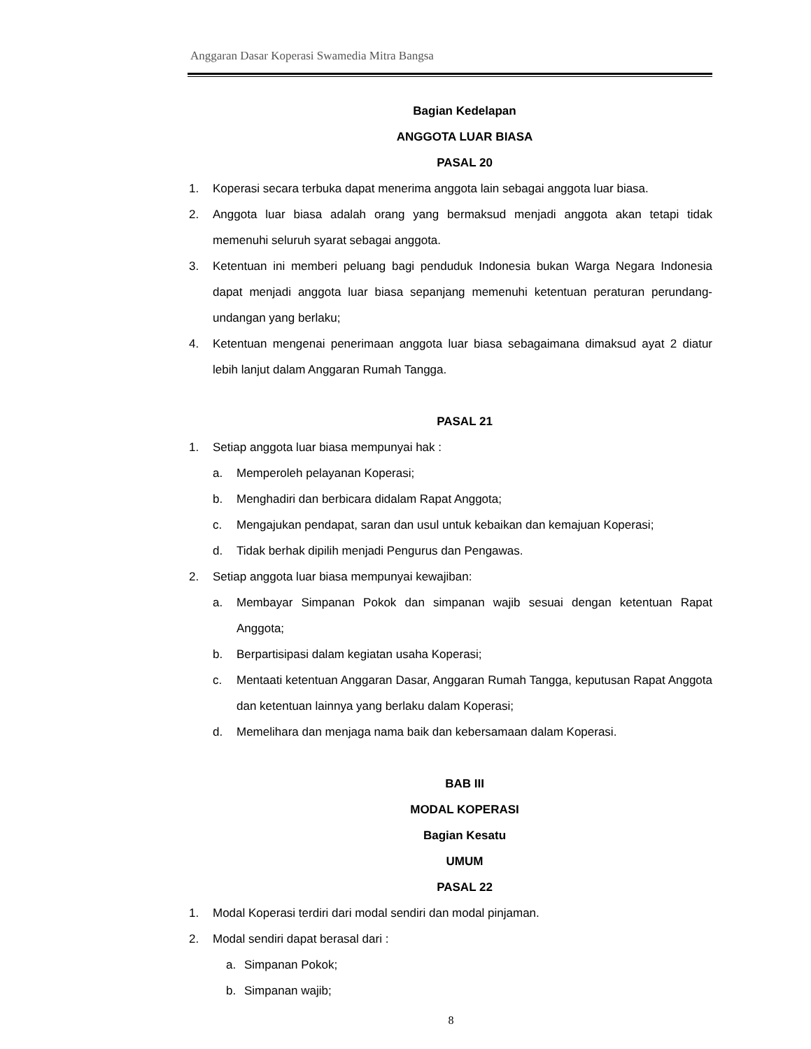Anggaran Dasar Koperasi Swamedia Mitra Bangsa
Bagian Kedelapan
ANGGOTA LUAR BIASA
PASAL 20
1. Koperasi secara terbuka dapat menerima anggota lain sebagai anggota luar biasa.
2. Anggota luar biasa adalah orang yang bermaksud menjadi anggota akan tetapi tidak memenuhi seluruh syarat sebagai anggota.
3. Ketentuan ini memberi peluang bagi penduduk Indonesia bukan Warga Negara Indonesia dapat menjadi anggota luar biasa sepanjang memenuhi ketentuan peraturan perundang-undangan yang berlaku;
4. Ketentuan mengenai penerimaan anggota luar biasa sebagaimana dimaksud ayat 2 diatur lebih lanjut dalam Anggaran Rumah Tangga.
PASAL 21
1. Setiap anggota luar biasa mempunyai hak :
a. Memperoleh pelayanan Koperasi;
b. Menghadiri dan berbicara didalam Rapat Anggota;
c. Mengajukan pendapat, saran dan usul untuk kebaikan dan kemajuan Koperasi;
d. Tidak berhak dipilih menjadi Pengurus dan Pengawas.
2. Setiap anggota luar biasa mempunyai kewajiban:
a. Membayar Simpanan Pokok dan simpanan wajib sesuai dengan ketentuan Rapat Anggota;
b. Berpartisipasi dalam kegiatan usaha Koperasi;
c. Mentaati ketentuan Anggaran Dasar, Anggaran Rumah Tangga, keputusan Rapat Anggota dan ketentuan lainnya yang berlaku dalam Koperasi;
d. Memelihara dan menjaga nama baik dan kebersamaan dalam Koperasi.
BAB III
MODAL KOPERASI
Bagian Kesatu
UMUM
PASAL 22
1. Modal Koperasi terdiri dari modal sendiri dan modal pinjaman.
2. Modal sendiri dapat berasal dari :
a. Simpanan Pokok;
b. Simpanan wajib;
8